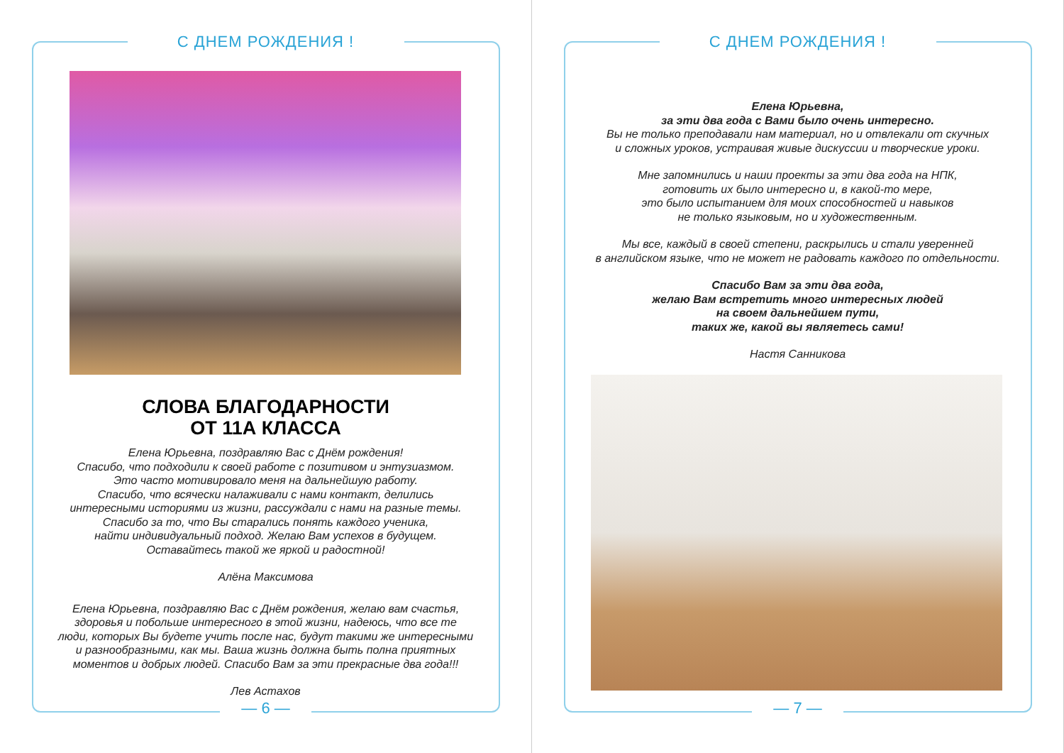С ДНЕМ РОЖДЕНИЯ !
СЛОВА БЛАГОДАРНОСТИ
ОТ 11А КЛАССА
Елена Юрьевна, поздравляю Вас с Днём рождения!
Спасибо, что подходили к своей работе с позитивом и энтузиазмом.
Это часто мотивировало меня на дальнейшую работу.
Спасибо, что всячески налаживали с нами контакт, делились
интересными историями из жизни, рассуждали с нами на разные темы.
Спасибо за то, что Вы старались понять каждого ученика,
найти индивидуальный подход. Желаю Вам успехов в будущем.
Оставайтесь такой же яркой и радостной!
Алёна Максимова
Елена Юрьевна, поздравляю Вас с Днём рождения, желаю вам счастья,
здоровья и побольше интересного в этой жизни, надеюсь, что все те
люди, которых Вы будете учить после нас, будут такими же интересными
и разнообразными, как мы. Ваша жизнь должна быть полна приятных
моментов и добрых людей. Спасибо Вам за эти прекрасные два года!!!
Лев Астахов
— 6 —
С ДНЕМ РОЖДЕНИЯ !
Елена Юрьевна,
за эти два года с Вами было очень интересно.
Вы не только преподавали нам материал, но и отвлекали от скучных
и сложных уроков, устраивая живые дискуссии и творческие уроки.
Мне запомнились и наши проекты за эти два года на НПК,
готовить их было интересно и, в какой-то мере,
это было испытанием для моих способностей и навыков
не только языковым, но и художественным.
Мы все, каждый в своей степени, раскрылись и стали уверенней
в английском языке, что не может не радовать каждого по отдельности.
Спасибо Вам за эти два года,
желаю Вам встретить много интересных людей
на своем дальнейшем пути,
таких же, какой вы являетесь сами!
Настя Санникова
— 7 —